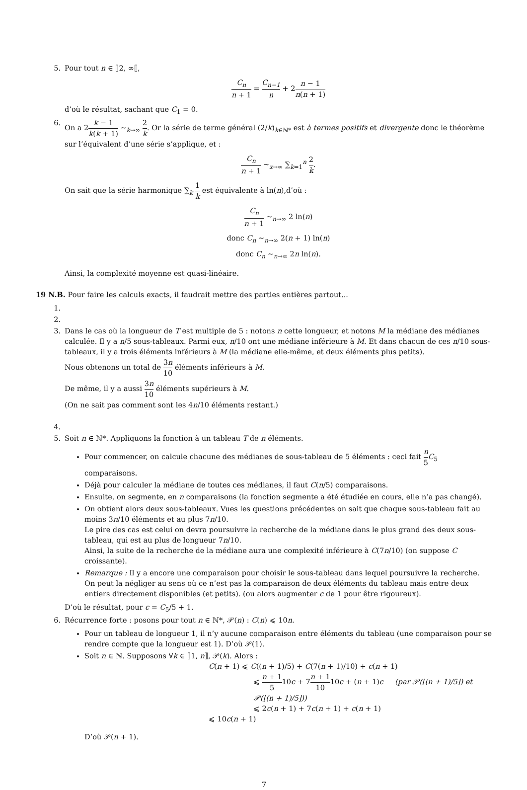5. Pour tout n ∈ ⟦2, ∞⟦,
C<sub>n</sub> n + 1 = C<sub>n−1</sub> n + 2n − 1 n(n + 1)
d’où le résultat, sachant que C<sub>1</sub> = 0.
6. On a 2k − 1 k(k + 1) ∼<sub>k→∞</sub> 2 k. Or la série de terme général (2/k)<sub>k∈ℕ*</sub> est à termes positifs et divergente donc le théorème sur l’équivalent d’une série s’applique, et :
C<sub>n</sub> n + 1 ∼<sub>x→∞</sub> ∑<sub>k=1</sub><sup>n</sup> 2 k.
On sait que la série harmonique ∑<sub>k</sub> 1 k est équivalente à ln(n),d’où :
C<sub>n</sub> n + 1 ∼<sub>n→∞</sub> 2 ln(n)
donc C<sub>n</sub> ∼<sub>n→∞</sub> 2(n + 1) ln(n)
donc C<sub>n</sub> ∼<sub>n→∞</sub> 2n ln(n).
Ainsi, la complexité moyenne est quasi-linéaire.
19 N.B. Pour faire les calculs exacts, il faudrait mettre des parties entières partout...
1.
2.
3. Dans le cas où la longueur de T est multiple de 5 : notons n cette longueur, et notons M la médiane des médianes calculée. Il y a n/5 sous-tableaux. Parmi eux, n/10 ont une médiane inférieure à M. Et dans chacun de ces n/10 sous-tableaux, il y a trois éléments inférieurs à M (la médiane elle-même, et deux éléments plus petits).
Nous obtenons un total de 3n 10 éléments inférieurs à M.
De même, il y a aussi 3n 10 éléments supérieurs à M.
(On ne sait pas comment sont les 4n/10 éléments restant.)
4.
5. Soit n ∈ ℕ*. Appliquons la fonction à un tableau T de n éléments.
Pour commencer, on calcule chacune des médianes de sous-tableau de 5 éléments : ceci fait n 5 C<sub>5</sub> comparaisons.
Déjà pour calculer la médiane de toutes ces médianes, il faut C(n/5) comparaisons.
Ensuite, on segmente, en n comparaisons (la fonction segmente a été étudiée en cours, elle n’a pas changé).
On obtient alors deux sous-tableaux. Vues les questions précédentes on sait que chaque sous-tableau fait au moins 3n/10 éléments et au plus 7n/10.
Le pire des cas est celui on devra poursuivre la recherche de la médiane dans le plus grand des deux sous-tableau, qui est au plus de longueur 7n/10.
Ainsi, la suite de la recherche de la médiane aura une complexité inférieure à C(7n/10) (on suppose C croissante).
Remarque : Il y a encore une comparaison pour choisir le sous-tableau dans lequel poursuivre la recherche. On peut la négliger au sens où ce n’est pas la comparaison de deux éléments du tableau mais entre deux entiers directement disponibles (et petits). (ou alors augmenter c de 1 pour être rigoureux).
D’où le résultat, pour c = C<sub>5</sub>/5 + 1.
6. Récurrence forte : posons pour tout n ∈ ℕ*, 𝒫(n) : C(n) ⩽ 10n.
Pour un tableau de longueur 1, il n’y aucune comparaison entre éléments du tableau (une comparaison pour se rendre compte que la longueur est 1). D’où 𝒫(1).
Soit n ∈ ℕ. Supposons ∀k ∈ ⟦1, n⟧, 𝒫(k). Alors :
C(n + 1) ⩽ C((n + 1)/5) + C(7(n + 1)/10) + c(n + 1)
⩽ n + 1 510c + 7n + 1 1010c + (n + 1)c (par 𝒫(⌊(n + 1)/5⌋) et 𝒫(⌊(n + 1)/5⌋))
⩽ 2c(n + 1) + 7c(n + 1) + c(n + 1)
⩽ 10c(n + 1)
D’où 𝒫(n + 1).
7